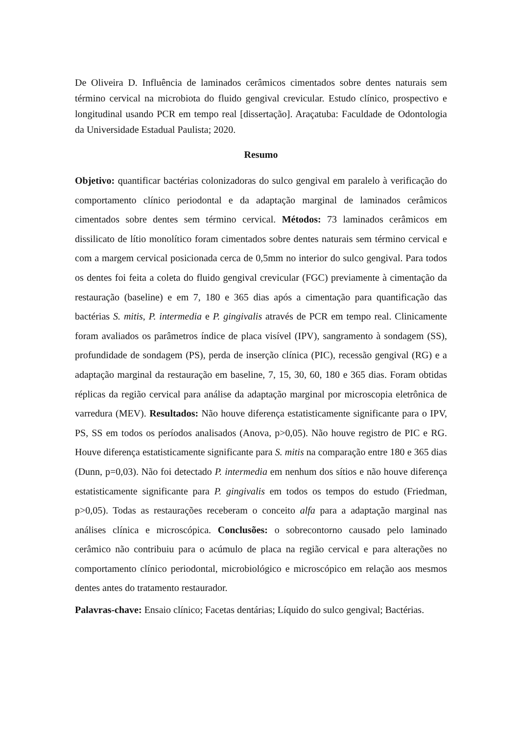De Oliveira D. Influência de laminados cerâmicos cimentados sobre dentes naturais sem término cervical na microbiota do fluido gengival crevicular. Estudo clínico, prospectivo e longitudinal usando PCR em tempo real [dissertação]. Araçatuba: Faculdade de Odontologia da Universidade Estadual Paulista; 2020.
Resumo
Objetivo: quantificar bactérias colonizadoras do sulco gengival em paralelo à verificação do comportamento clínico periodontal e da adaptação marginal de laminados cerâmicos cimentados sobre dentes sem término cervical. Métodos: 73 laminados cerâmicos em dissilicato de lítio monolítico foram cimentados sobre dentes naturais sem término cervical e com a margem cervical posicionada cerca de 0,5mm no interior do sulco gengival. Para todos os dentes foi feita a coleta do fluido gengival crevicular (FGC) previamente à cimentação da restauração (baseline) e em 7, 180 e 365 dias após a cimentação para quantificação das bactérias S. mitis, P. intermedia e P. gingivalis através de PCR em tempo real. Clinicamente foram avaliados os parâmetros índice de placa visível (IPV), sangramento à sondagem (SS), profundidade de sondagem (PS), perda de inserção clínica (PIC), recessão gengival (RG) e a adaptação marginal da restauração em baseline, 7, 15, 30, 60, 180 e 365 dias. Foram obtidas réplicas da região cervical para análise da adaptação marginal por microscopia eletrônica de varredura (MEV). Resultados: Não houve diferença estatisticamente significante para o IPV, PS, SS em todos os períodos analisados (Anova, p>0,05). Não houve registro de PIC e RG. Houve diferença estatisticamente significante para S. mitis na comparação entre 180 e 365 dias (Dunn, p=0,03). Não foi detectado P. intermedia em nenhum dos sítios e não houve diferença estatisticamente significante para P. gingivalis em todos os tempos do estudo (Friedman, p>0,05). Todas as restaurações receberam o conceito alfa para a adaptação marginal nas análises clínica e microscópica. Conclusões: o sobrecontorno causado pelo laminado cerâmico não contribuiu para o acúmulo de placa na região cervical e para alterações no comportamento clínico periodontal, microbiológico e microscópico em relação aos mesmos dentes antes do tratamento restaurador.
Palavras-chave: Ensaio clínico; Facetas dentárias; Líquido do sulco gengival; Bactérias.